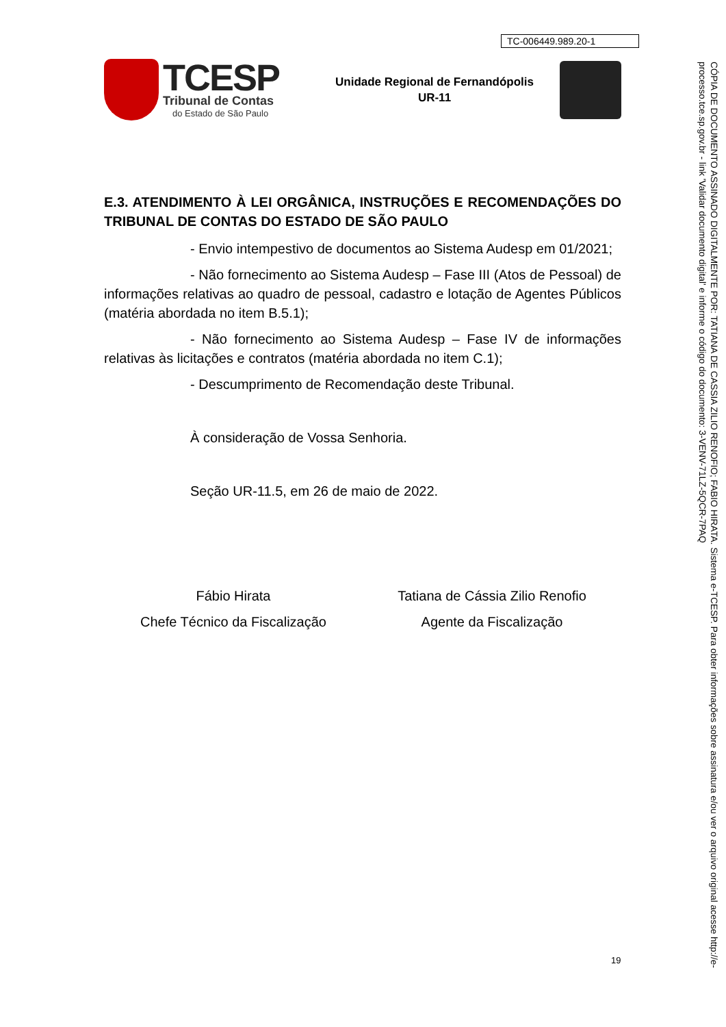TC-006449.989.20-1
TCESP
Tribunal de Contas
do Estado de São Paulo
Unidade Regional de Fernandópolis
UR-11
E.3. ATENDIMENTO À LEI ORGÂNICA, INSTRUÇÕES E RECOMENDAÇÕES DO TRIBUNAL DE CONTAS DO ESTADO DE SÃO PAULO
- Envio intempestivo de documentos ao Sistema Audesp em 01/2021;
- Não fornecimento ao Sistema Audesp – Fase III (Atos de Pessoal) de informações relativas ao quadro de pessoal, cadastro e lotação de Agentes Públicos (matéria abordada no item B.5.1);
- Não fornecimento ao Sistema Audesp – Fase IV de informações relativas às licitações e contratos (matéria abordada no item C.1);
- Descumprimento de Recomendação deste Tribunal.
À consideração de Vossa Senhoria.
Seção UR-11.5, em 26 de maio de 2022.
Fábio Hirata
Chefe Técnico da Fiscalização
Tatiana de Cássia Zilio Renofio
Agente da Fiscalização
19
CÓPIA DE DOCUMENTO ASSINADO DIGITALMENTE POR: TATIANA DE CASSIA ZILIO RENOFIO; FABIO HIRATA. Sistema e-TCESP. Para obter informações sobre assinatura e/ou ver o arquivo original acesse http://e-processo.tce.sp.gov.br - link 'Validar documento digital' e informe o código do documento: 3-VENV-71LZ-5QCR-7PAQ